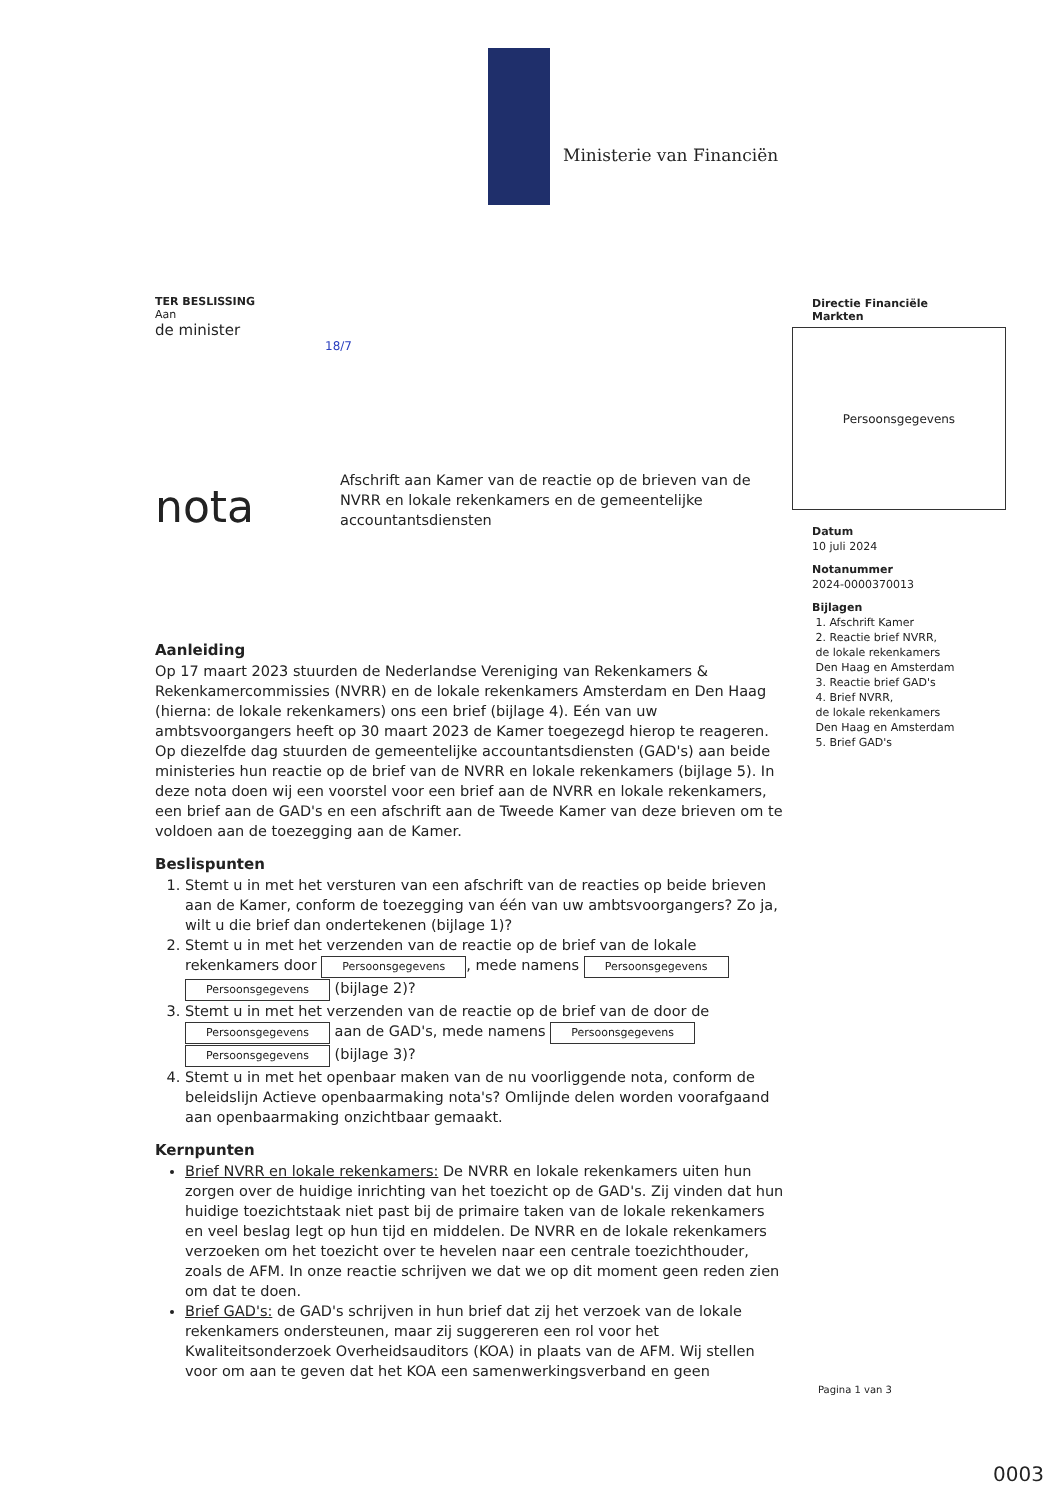Ministerie van Financiën
TER BESLISSING
Aan
de minister
18/7
nota
Aanleiding
Op 17 maart 2023 stuurden de Nederlandse Vereniging van Rekenkamers & Rekenkamercommissies (NVRR) en de lokale rekenkamers Amsterdam en Den Haag (hierna: de lokale rekenkamers) ons een brief (bijlage 4). Eén van uw ambtsvoorgangers heeft op 30 maart 2023 de Kamer toegezegd hierop te reageren. Op diezelfde dag stuurden de gemeentelijke accountantsdiensten (GAD's) aan beide ministeries hun reactie op de brief van de NVRR en lokale rekenkamers (bijlage 5). In deze nota doen wij een voorstel voor een brief aan de NVRR en lokale rekenkamers, een brief aan de GAD's en een afschrift aan de Tweede Kamer van deze brieven om te voldoen aan de toezegging aan de Kamer.
Beslispunten
1. Stemt u in met het versturen van een afschrift van de reacties op beide brieven aan de Kamer, conform de toezegging van één van uw ambtsvoorgangers? Zo ja, wilt u die brief dan ondertekenen (bijlage 1)?
2. Stemt u in met het verzenden van de reactie op de brief van de lokale rekenkamers door Persoonsgegevens, mede namens Persoonsgegevens Persoonsgegevens (bijlage 2)?
3. Stemt u in met het verzenden van de reactie op de brief van de door de Persoonsgegevens aan de GAD's, mede namens Persoonsgegevens Persoonsgegevens (bijlage 3)?
4. Stemt u in met het openbaar maken van de nu voorliggende nota, conform de beleidslijn Actieve openbaarmaking nota's? Omlijnde delen worden voorafgaand aan openbaarmaking onzichtbaar gemaakt.
Kernpunten
Brief NVRR en lokale rekenkamers: De NVRR en lokale rekenkamers uiten hun zorgen over de huidige inrichting van het toezicht op de GAD's. Zij vinden dat hun huidige toezichtstaak niet past bij de primaire taken van de lokale rekenkamers en veel beslag legt op hun tijd en middelen. De NVRR en de lokale rekenkamers verzoeken om het toezicht over te hevelen naar een centrale toezichthouder, zoals de AFM. In onze reactie schrijven we dat we op dit moment geen reden zien om dat te doen.
Brief GAD's: de GAD's schrijven in hun brief dat zij het verzoek van de lokale rekenkamers ondersteunen, maar zij suggereren een rol voor het Kwaliteitsonderzoek Overheidsauditors (KOA) in plaats van de AFM. Wij stellen voor om aan te geven dat het KOA een samenwerkingsverband en geen
Afschrift aan Kamer van de reactie op de brieven van de NVRR en lokale rekenkamers en de gemeentelijke accountantsdiensten
Directie Financiële
Markten
Persoonsgegevens
Datum
10 juli 2024
Notanummer
2024-0000370013
Bijlagen
1. Afschrift Kamer
2. Reactie brief NVRR,
de lokale rekenkamers
Den Haag en Amsterdam
3. Reactie brief GAD's
4. Brief NVRR,
de lokale rekenkamers
Den Haag en Amsterdam
5. Brief GAD's
Pagina 1 van 3
0003